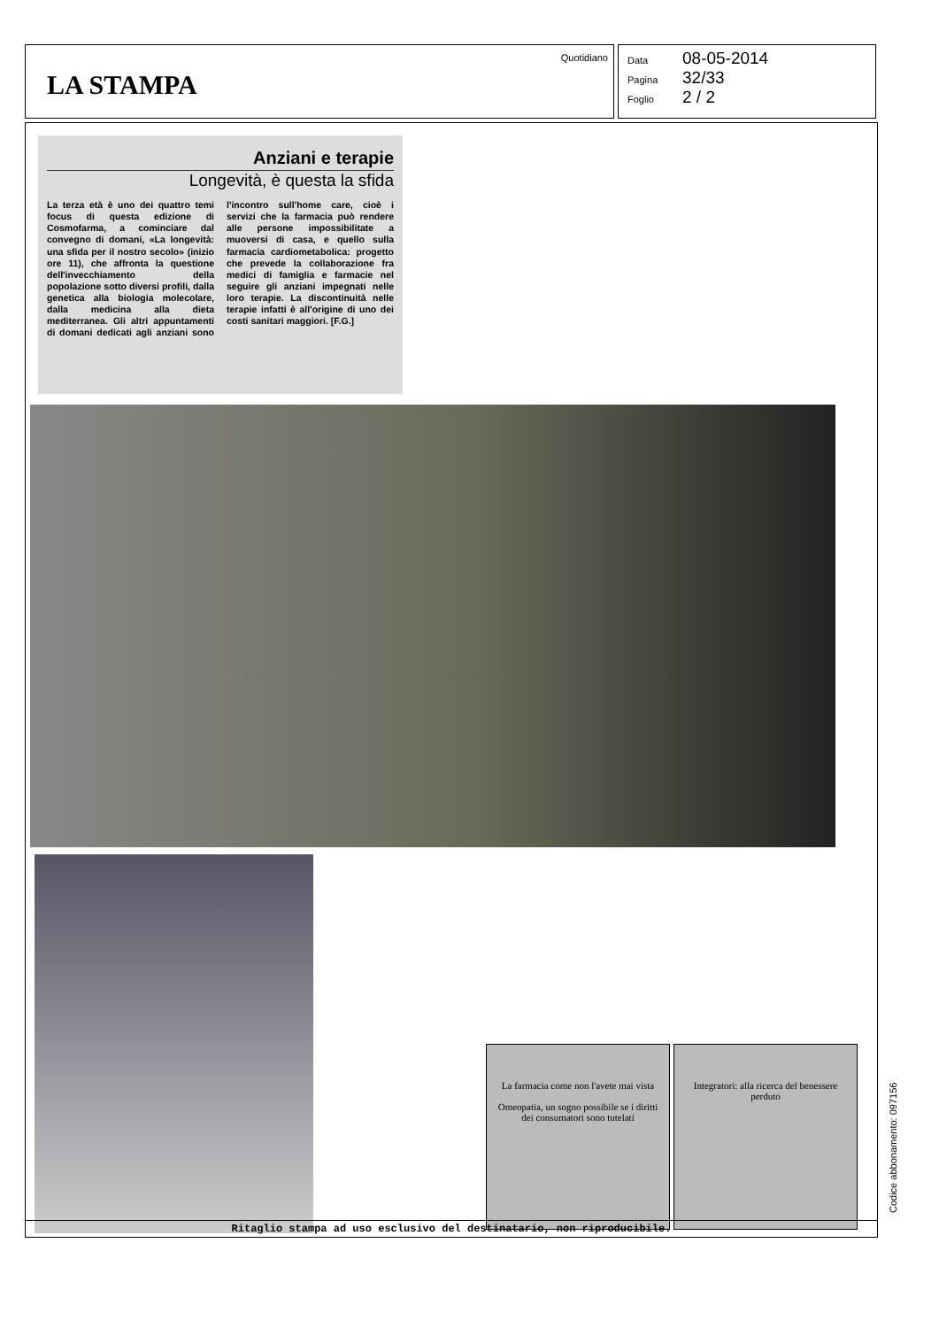LA STAMPA
Quotidiano
Data 08-05-2014
Pagina 32/33
Foglio 2 / 2
Anziani e terapie
Longevità, è questa la sfida
La terza età è uno dei quattro temi focus di questa edizione di Cosmofarma, a cominciare dal convegno di domani, «La longevità: una sfida per il nostro secolo» (inizio ore 11), che affronta la questione dell'invecchiamento della popolazione sotto diversi profili, dalla genetica alla biologia molecolare, dalla medicina alla dieta mediterranea. Gli altri appuntamenti di domani dedicati agli anziani sono l'incontro sull'home care, cioè i servizi che la farmacia può rendere alle persone impossibilitate a muoversi di casa, e quello sulla farmacia cardiometabolica: progetto che prevede la collaborazione fra medici di famiglia e farmacie nel seguire gli anziani impegnati nelle loro terapie. La discontinuità nelle terapie infatti è all'origine di uno dei costi sanitari maggiori. [F.G.]
La farmacia come non l'avete mai vista
Omeopatia, un sogno possibile se i diritti dei consumatori sono tutelati
Integratori: alla ricerca del benessere perduto
Ritaglio stampa ad uso esclusivo del destinatario, non riproducibile.
Codice abbonamento: 097156